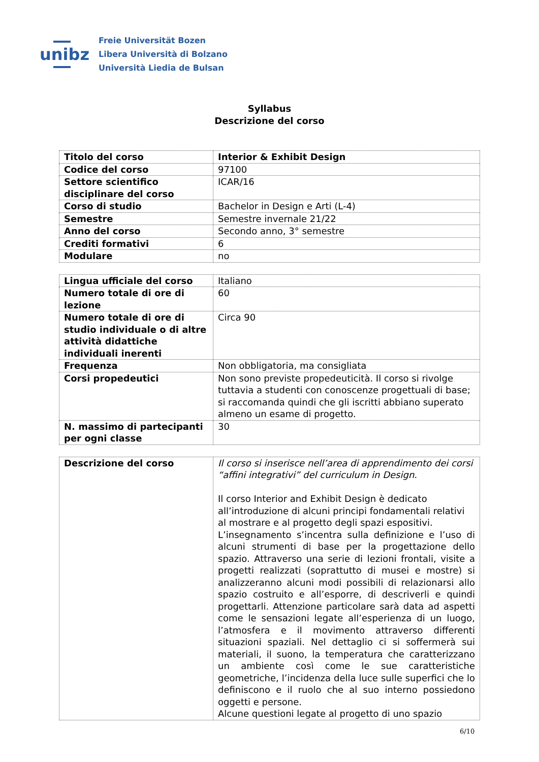unibz
Freie Universität Bozen
Libera Università di Bolzano
Università Liedia de Bulsan
Syllabus
Descrizione del corso
| Titolo del corso | Interior & Exhibit Design |
| Codice del corso | 97100 |
| Settore scientifico disciplinare del corso | ICAR/16 |
| Corso di studio | Bachelor in Design e Arti (L-4) |
| Semestre | Semestre invernale 21/22 |
| Anno del corso | Secondo anno, 3° semestre |
| Crediti formativi | 6 |
| Modulare | no |
| Lingua ufficiale del corso | Italiano |
| Numero totale di ore di lezione | 60 |
| Numero totale di ore di studio individuale o di altre attività didattiche individuali inerenti | Circa 90 |
| Frequenza | Non obbligatoria, ma consigliata |
| Corsi propedeutici | Non sono previste propedeuticità. Il corso si rivolge tuttavia a studenti con conoscenze progettuali di base; si raccomanda quindi che gli iscritti abbiano superato almeno un esame di progetto. |
| N. massimo di partecipanti per ogni classe | 30 |
| Descrizione del corso | Il corso si inserisce nell’area di apprendimento dei corsi “affini integrativi” del curriculum in Design. Il corso Interior and Exhibit Design è dedicato all’introduzione di alcuni principi fondamentali relativi al mostrare e al progetto degli spazi espositivi. L’insegnamento s’incentra sulla definizione e l’uso di alcuni strumenti di base per la progettazione dello spazio. Attraverso una serie di lezioni frontali, visite a progetti realizzati (soprattutto di musei e mostre) si analizzeranno alcuni modi possibili di relazionarsi allo spazio costruito e all’esporre, di descriverli e quindi progettarli. Attenzione particolare sarà data ad aspetti come le sensazioni legate all’esperienza di un luogo, l’atmosfera e il movimento attraverso differenti situazioni spaziali. Nel dettaglio ci si soffermerà sui materiali, il suono, la temperatura che caratterizzano un ambiente così come le sue caratteristiche geometriche, l’incidenza della luce sulle superfici che lo definiscono e il ruolo che al suo interno possiedono oggetti e persone. Alcune questioni legate al progetto di uno spazio |
6/10